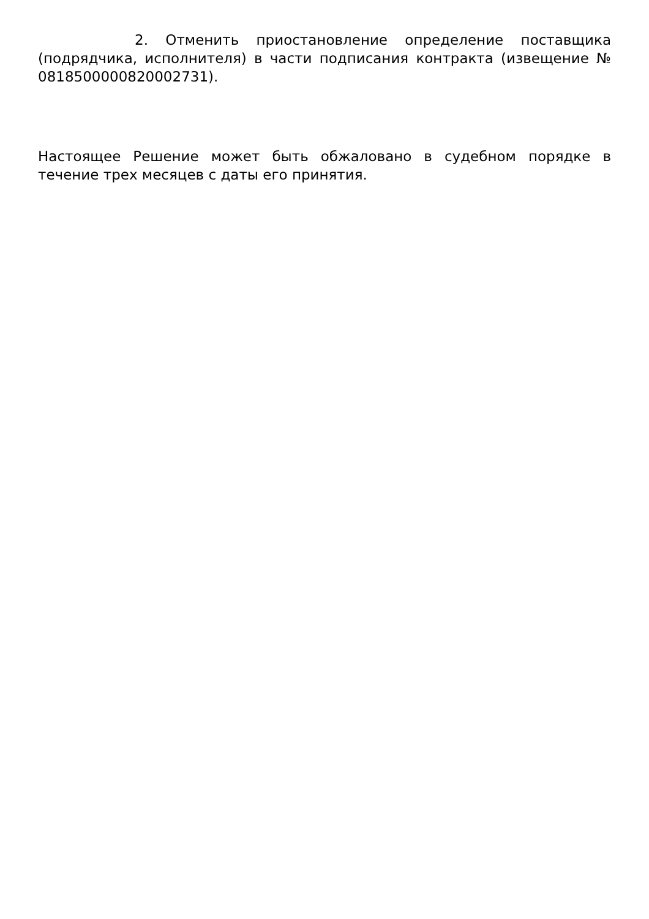2. Отменить приостановление определение поставщика (подрядчика, исполнителя) в части подписания контракта (извещение № 0818500000820002731).
Настоящее Решение может быть обжаловано в судебном порядке в течение трех месяцев с даты его принятия.